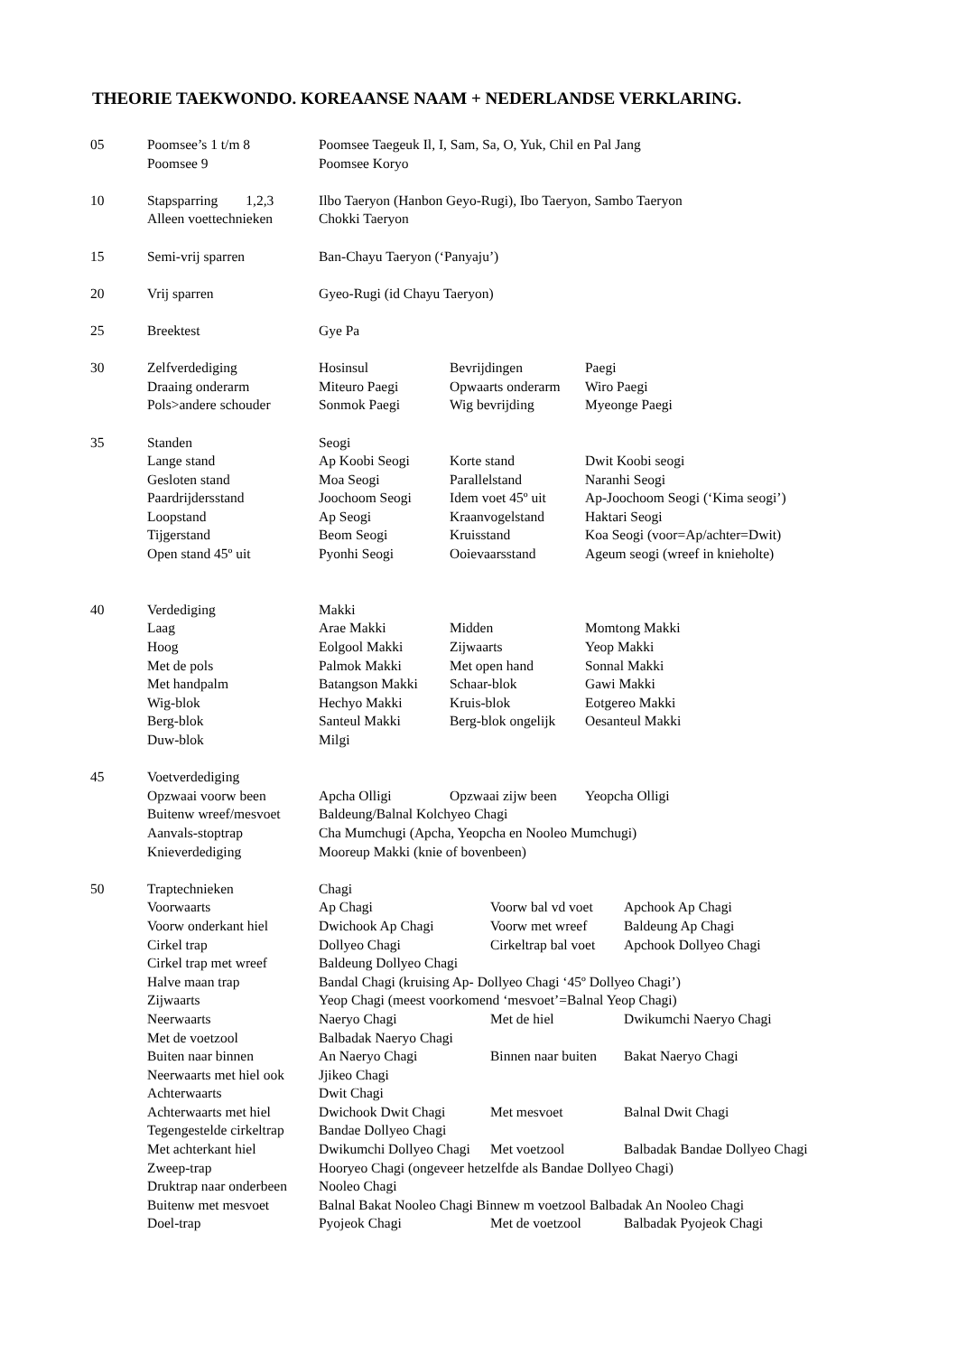THEORIE TAEKWONDO. KOREAANSE NAAM + NEDERLANDSE VERKLARING.
05 Poomsee’s 1 t/m 8 Poomsee Taegeuk Il, I, Sam, Sa, O, Yuk, Chil en Pal Jang
Poomsee 9 Poomsee Koryo
10 Stapsparring 1,2,3 Ilbo Taeryon (Hanbon Geyo-Rugi), Ibo Taeryon, Sambo Taeryon
Alleen voettechnieken Chokki Taeryon
15 Semi-vrij sparren Ban-Chayu Taeryon (‘Panyaju’)
20 Vrij sparren Gyeo-Rugi (id Chayu Taeryon)
25 Breektest Gye Pa
30 Zelfverdediging Hosinsul Bevrijdingen Paegi
Draaing onderarm Miteuro Paegi Opwaarts onderarm Wiro Paegi
Pols>andere schouder Sonmok Paegi Wig bevrijding Myeonge Paegi
35 Standen Seogi
Lange stand Ap Koobi Seogi Korte stand Dwit Koobi seogi
Gesloten stand Moa Seogi Parallelstand Naranhi Seogi
Paardrijdersstand Joochoom Seogi Idem voet 45º uit Ap-Joochoom Seogi (‘Kima seogi’)
Loopstand Ap Seogi Kraanvogelstand Haktari Seogi
Tijgerstand Beom Seogi Kruisstand Koa Seogi (voor=Ap/achter=Dwit)
Open stand 45º uit Pyonhi Seogi Ooievaarsstand Ageum seogi (wreef in knieholte)
40 Verdediging Makki
Laag Arae Makki Midden Momtong Makki
Hoog Eolgool Makki Zijwaarts Yeop Makki
Met de pols Palmok Makki Met open hand Sonnal Makki
Met handpalm Batangson Makki Schaar-blok Gawi Makki
Wig-blok Hechyo Makki Kruis-blok Eotgereo Makki
Berg-blok Santeul Makki Berg-blok ongelijk Oesanteul Makki
Duw-blok Milgi
45 Voetverdediging
Opzwaai voorw been Apcha Olligi Opzwaai zijw been Yeopcha Olligi
Buitenw wreef/mesvoet Baldeung/Balnal Kolchyeo Chagi
Aanvals-stoptrap Cha Mumchugi (Apcha, Yeopcha en Nooleo Mumchugi)
Knieverdediging Mooreup Makki (knie of bovenbeen)
50 Traptechnieken Chagi
Voorwaarts Ap Chagi Voorw bal vd voet Apchook Ap Chagi
Voorw onderkant hiel Dwichook Ap Chagi Voorw met wreef Baldeung Ap Chagi
Cirkel trap Dollyeo Chagi Cirkeltrap bal voet Apchook Dollyeo Chagi
Cirkel trap met wreef Baldeung Dollyeo Chagi
Halve maan trap Bandal Chagi (kruising Ap- Dollyeo Chagi ‘45º Dollyeo Chagi’)
Zijwaarts Yeop Chagi (meest voorkomend ‘mesvoet’=Balnal Yeop Chagi)
Neerwaarts Naeryo Chagi Met de hiel Dwikumchi Naeryo Chagi
Met de voetzool Balbadak Naeryo Chagi
Buiten naar binnen An Naeryo Chagi Binnen naar buiten Bakat Naeryo Chagi
Neerwaarts met hiel ook Jjikeo Chagi
Achterwaarts Dwit Chagi
Achterwaarts met hiel Dwichook Dwit Chagi Met mesvoet Balnal Dwit Chagi
Tegengestelde cirkeltrap Bandae Dollyeo Chagi
Met achterkant hiel Dwikumchi Dollyeo Chagi Met voetzool Balbadak Bandae Dollyeo Chagi
Zweep-trap Hooryeo Chagi (ongeveer hetzelfde als Bandae Dollyeo Chagi)
Druktrap naar onderbeen Nooleo Chagi
Buitenw met mesvoet Balnal Bakat Nooleo Chagi Binnew m voetzool Balbadak An Nooleo Chagi
Doel-trap Pyojeok Chagi Met de voetzool Balbadak Pyojeok Chagi